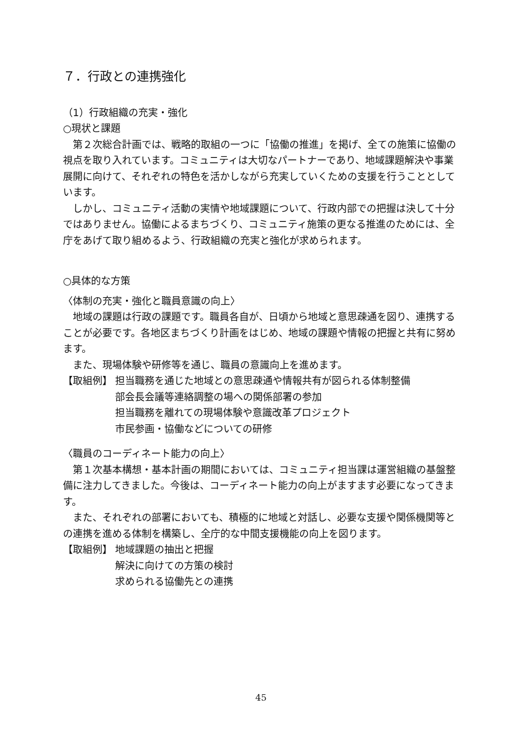７．行政との連携強化
（1）行政組織の充実・強化
○現状と課題
第２次総合計画では、戦略的取組の一つに「協働の推進」を掲げ、全ての施策に協働の視点を取り入れています。コミュニティは大切なパートナーであり、地域課題解決や事業展開に向けて、それぞれの特色を活かしながら充実していくための支援を行うこととしています。
しかし、コミュニティ活動の実情や地域課題について、行政内部での把握は決して十分ではありません。協働によるまちづくり、コミュニティ施策の更なる推進のためには、全庁をあげて取り組めるよう、行政組織の充実と強化が求められます。
○具体的な方策
〈体制の充実・強化と職員意識の向上〉
地域の課題は行政の課題です。職員各自が、日頃から地域と意思疎通を図り、連携することが必要です。各地区まちづくり計画をはじめ、地域の課題や情報の把握と共有に努めます。
また、現場体験や研修等を通じ、職員の意識向上を進めます。
【取組例】 担当職務を通じた地域との意思疎通や情報共有が図られる体制整備
部会長会議等連絡調整の場への関係部署の参加
担当職務を離れての現場体験や意識改革プロジェクト
市民参画・協働などについての研修
〈職員のコーディネート能力の向上〉
第１次基本構想・基本計画の期間においては、コミュニティ担当課は運営組織の基盤整備に注力してきました。今後は、コーディネート能力の向上がますます必要になってきます。
また、それぞれの部署においても、積極的に地域と対話し、必要な支援や関係機関等との連携を進める体制を構築し、全庁的な中間支援機能の向上を図ります。
【取組例】 地域課題の抽出と把握
解決に向けての方策の検討
求められる協働先との連携
45